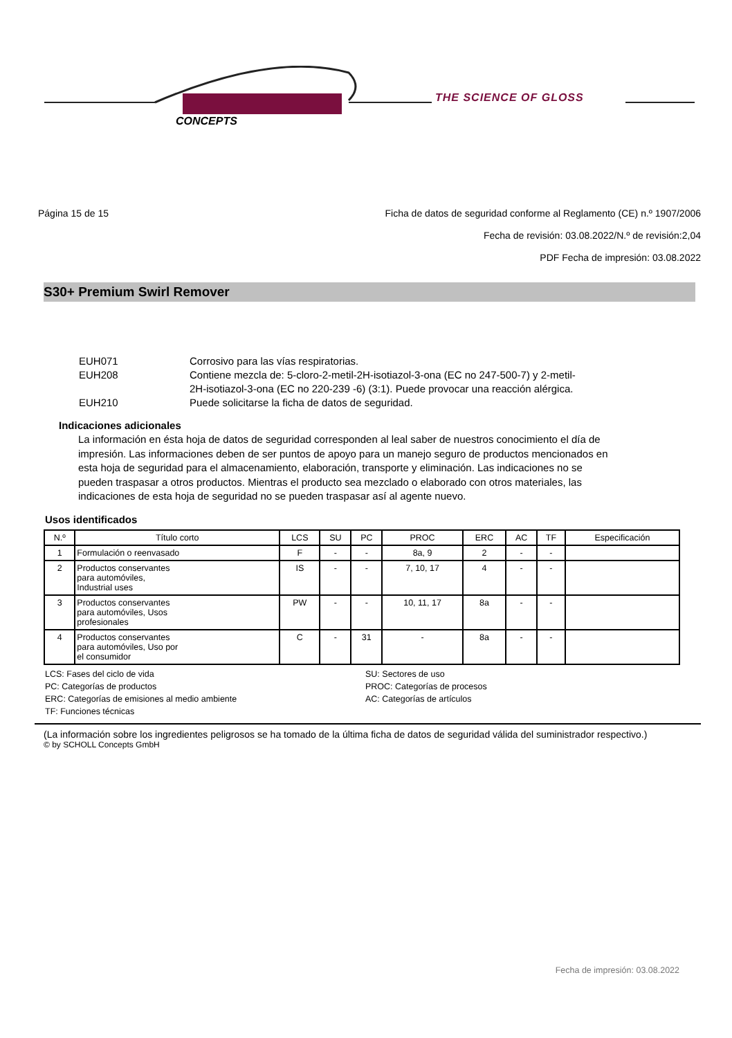CONCEPTS
THE SCIENCE OF GLOSS
Página 15 de 15 Ficha de datos de seguridad conforme al Reglamento (CE) n.º 1907/2006
Fecha de revisión: 03.08.2022/N.º de revisión:2,04
PDF Fecha de impresión: 03.08.2022
S30+ Premium Swirl Remover
EUH071 Corrosivo para las vías respiratorias.
EUH208 Contiene mezcla de: 5-cloro-2-metil-2H-isotiazol-3-ona (EC no 247-500-7) y 2-metil-
2H-isotiazol-3-ona (EC no 220-239 -6) (3:1). Puede provocar una reacción alérgica.
EUH210 Puede solicitarse la ficha de datos de seguridad.
Indicaciones adicionales
La información en ésta hoja de datos de seguridad corresponden al leal saber de nuestros conocimiento el día de impresión. Las informaciones deben de ser puntos de apoyo para un manejo seguro de productos mencionados en esta hoja de seguridad para el almacenamiento, elaboración, transporte y eliminación. Las indicaciones no se pueden traspasar a otros productos. Mientras el producto sea mezclado o elaborado con otros materiales, las indicaciones de esta hoja de seguridad no se pueden traspasar así al agente nuevo.
Usos identificados
| N.º | Título corto | LCS | SU | PC | PROC | ERC | AC | TF | Especificación |
| --- | --- | --- | --- | --- | --- | --- | --- | --- | --- |
| 1 | Formulación o reenvasado | F | - | - | 8a, 9 | 2 | - | - | |
| 2 | Productos conservantes para automóviles, Industrial uses | IS | - | - | 7, 10, 17 | 4 | - | - | |
| 3 | Productos conservantes para automóviles, Usos profesionales | PW | - | - | 10, 11, 17 | 8a | - | - | |
| 4 | Productos conservantes para automóviles, Uso por el consumidor | C | - | 31 | - | 8a | - | - | |
LCS: Fases del ciclo de vida
SU: Sectores de uso
PC: Categorías de productos
PROC: Categorías de procesos
ERC: Categorías de emisiones al medio ambiente
AC: Categorías de artículos
TF: Funciones técnicas
(La información sobre los ingredientes peligrosos se ha tomado de la última ficha de datos de seguridad válida del suministrador respectivo.)
© by SCHOLL Concepts GmbH
Fecha de impresión: 03.08.2022